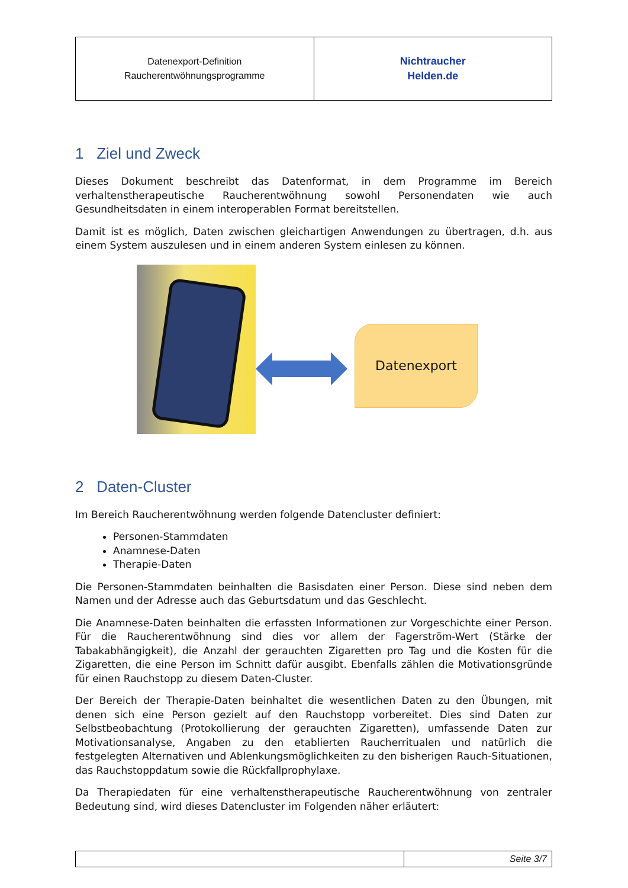| Datenexport-Definition Raucherentwöhnungsprogramme | Nichtraucher Helden.de |
1 Ziel und Zweck
Dieses Dokument beschreibt das Datenformat, in dem Programme im Bereich verhaltenstherapeutische Raucherentwöhnung sowohl Personendaten wie auch Gesundheitsdaten in einem interoperablen Format bereitstellen.
Damit ist es möglich, Daten zwischen gleichartigen Anwendungen zu übertragen, d.h. aus einem System auszulesen und in einem anderen System einlesen zu können.
Datenexport
2 Daten-Cluster
Im Bereich Raucherentwöhnung werden folgende Datencluster definiert:
Personen-Stammdaten
Anamnese-Daten
Therapie-Daten
Die Personen-Stammdaten beinhalten die Basisdaten einer Person. Diese sind neben dem Namen und der Adresse auch das Geburtsdatum und das Geschlecht.
Die Anamnese-Daten beinhalten die erfassten Informationen zur Vorgeschichte einer Person. Für die Raucherentwöhnung sind dies vor allem der Fagerström-Wert (Stärke der Tabakabhängigkeit), die Anzahl der gerauchten Zigaretten pro Tag und die Kosten für die Zigaretten, die eine Person im Schnitt dafür ausgibt. Ebenfalls zählen die Motivationsgründe für einen Rauchstopp zu diesem Daten-Cluster.
Der Bereich der Therapie-Daten beinhaltet die wesentlichen Daten zu den Übungen, mit denen sich eine Person gezielt auf den Rauchstopp vorbereitet. Dies sind Daten zur Selbstbeobachtung (Protokollierung der gerauchten Zigaretten), umfassende Daten zur Motivationsanalyse, Angaben zu den etablierten Raucherritualen und natürlich die festgelegten Alternativen und Ablenkungsmöglichkeiten zu den bisherigen Rauch-Situationen, das Rauchstoppdatum sowie die Rückfallprophylaxe.
Da Therapiedaten für eine verhaltenstherapeutische Raucherentwöhnung von zentraler Bedeutung sind, wird dieses Datencluster im Folgenden näher erläutert:
| | Seite 3/7 |